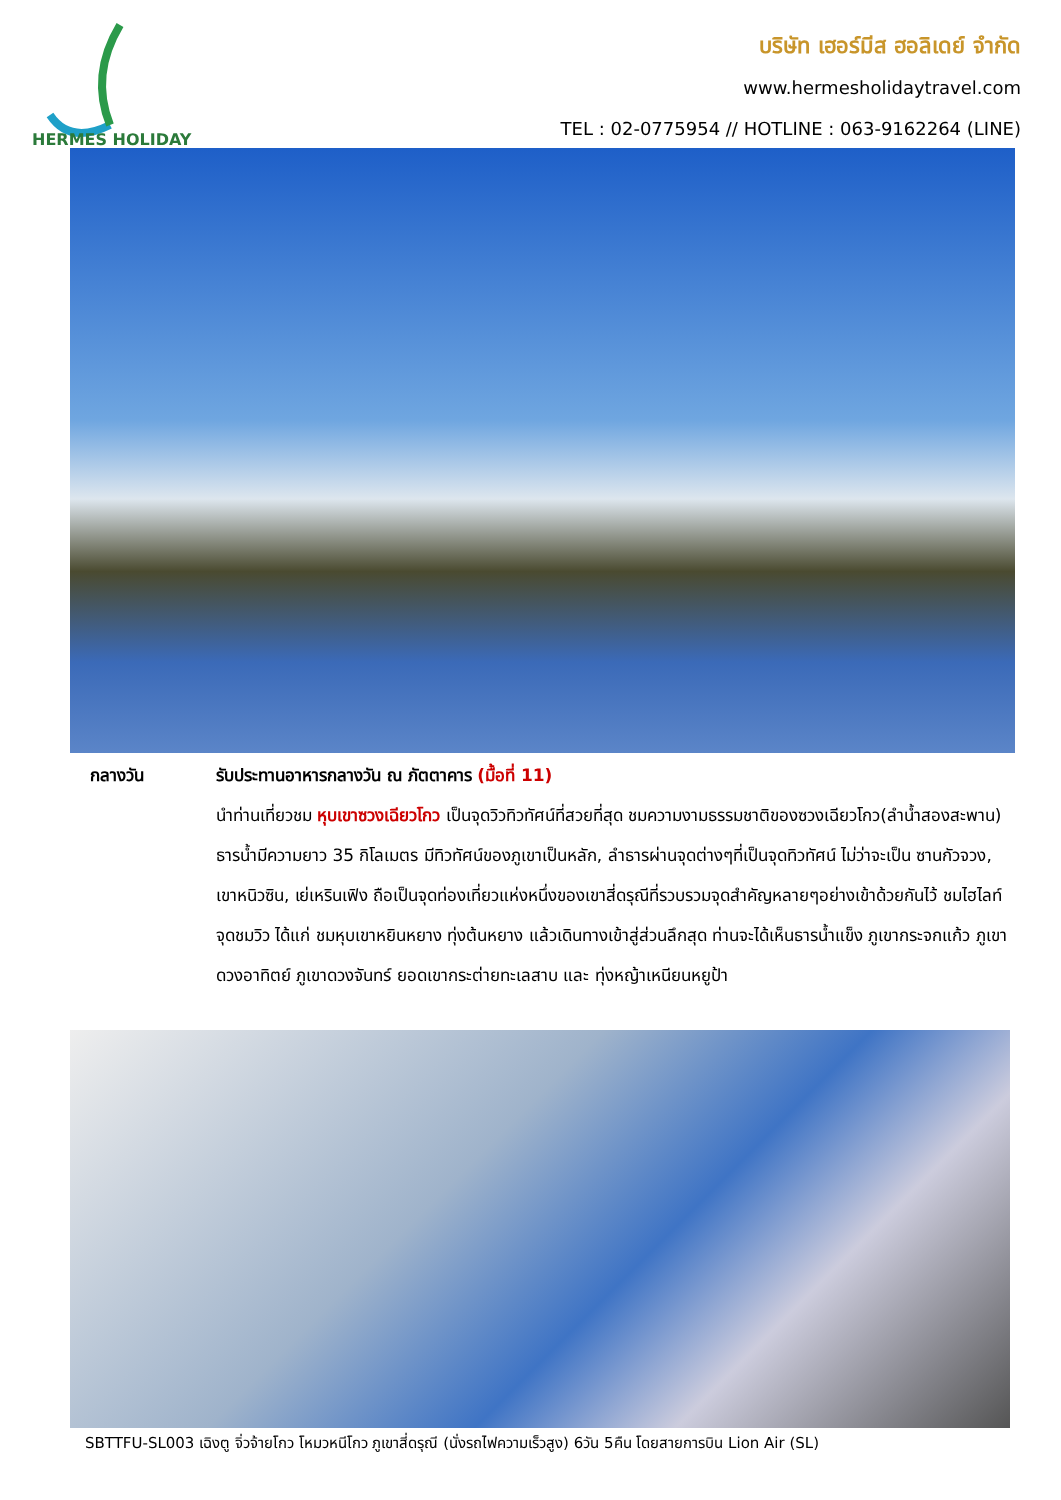HERMES HOLIDAY
บริษัท เฮอร์มีส ฮอลิเดย์ จำกัด
www.hermesholidaytravel.com
TEL : 02-0775954 // HOTLINE : 063-9162264 (LINE)
กลางวัน รับประทานอาหารกลางวัน ณ ภัตตาคาร (มื้อที่ 11)
นำท่านเที่ยวชม หุบเขาซวงเฉียวโกว เป็นจุดวิวทิวทัศน์ที่สวยที่สุด ชมความงามธรรมชาติของซวงเฉียวโกว(ลำน้ำสองสะพาน) ธารน้ำมีความยาว 35 กิโลเมตร มีทิวทัศน์ของภูเขาเป็นหลัก, ลำธารผ่านจุดต่างๆที่เป็นจุดทิวทัศน์ ไม่ว่าจะเป็น ซานกัวจวง, เขาหนิวซิน, เย่เหรินเฟิง ถือเป็นจุดท่องเที่ยวแห่งหนึ่งของเขาสี่ดรุณีที่รวบรวมจุดสำคัญหลายๆอย่างเข้าด้วยกันไว้ ชมไฮไลท์จุดชมวิว ได้แก่ ชมหุบเขาหยินหยาง ทุ่งต้นหยาง แล้วเดินทางเข้าสู่ส่วนลึกสุด ท่านจะได้เห็นธารน้ำแข็ง ภูเขากระจกแก้ว ภูเขาดวงอาทิตย์ ภูเขาดวงจันทร์ ยอดเขากระต่ายทะเลสาบ และ ทุ่งหญ้าเหนียนหยูป้า
SBTTFU-SL003 เฉิงตู จิ่วจ้ายโกว โหมวหนีโกว ภูเขาสี่ดรุณี (นั่งรถไฟความเร็วสูง) 6วัน 5คืน โดยสายการบิน Lion Air (SL)